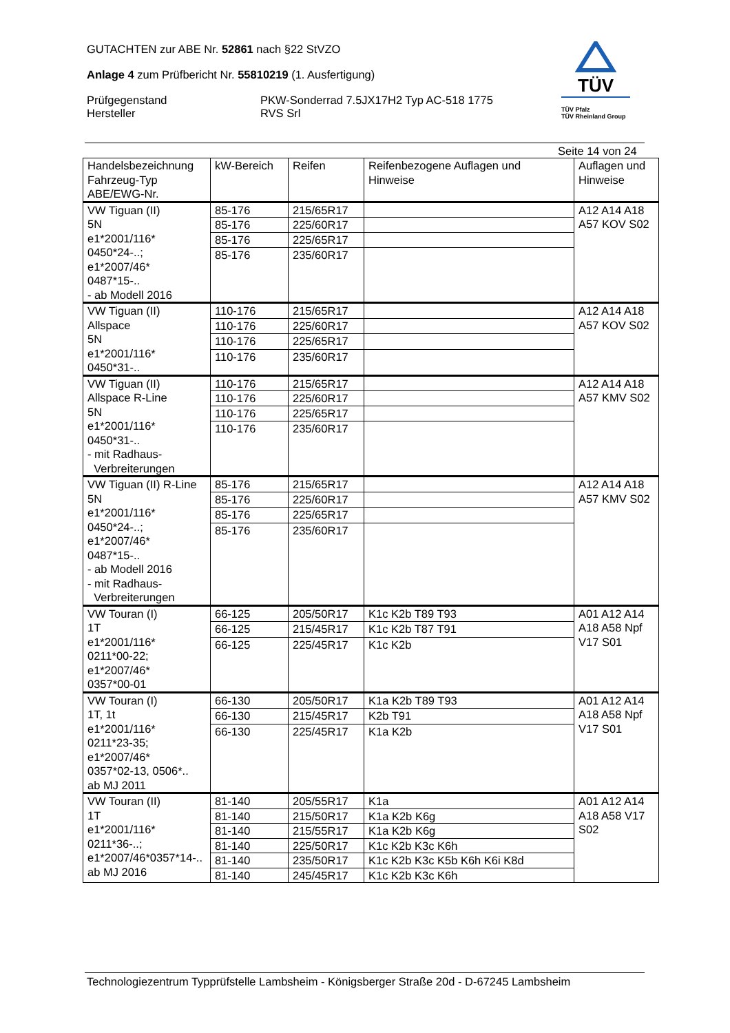GUTACHTEN zur ABE Nr. 52861 nach §22 StVZO
Anlage 4 zum Prüfbericht Nr. 55810219 (1. Ausfertigung)
Prüfgegenstand
Hersteller
PKW-Sonderrad 7.5JX17H2 Typ AC-518 1775
RVS Srl
TÜV
TÜV Pfalz
TÜV Rheinland Group
Seite 14 von 24
| Handelsbezeichnung Fahrzeug-Typ ABE/EWG-Nr. | kW-Bereich | Reifen | Reifenbezogene Auflagen und Hinweise | Auflagen und Hinweise |
| --- | --- | --- | --- | --- |
| VW Tiguan (II) 5N e1*2001/116* 0450*24-..; e1*2007/46* 0487*15-.. - ab Modell 2016 | 85-176 | 215/65R17 | | A12 A14 A18 A57 KOV S02 |
| | 85-176 | 225/60R17 | | |
| | 85-176 | 225/65R17 | | |
| | 85-176 | 235/60R17 | | |
| VW Tiguan (II) Allspace 5N e1*2001/116* 0450*31-.. | 110-176 | 215/65R17 | | A12 A14 A18 A57 KOV S02 |
| | 110-176 | 225/60R17 | | |
| | 110-176 | 225/65R17 | | |
| | 110-176 | 235/60R17 | | |
| VW Tiguan (II) Allspace R-Line 5N e1*2001/116* 0450*31-.. - mit Radhaus- Verbreiterungen | 110-176 | 215/65R17 | | A12 A14 A18 A57 KMV S02 |
| | 110-176 | 225/60R17 | | |
| | 110-176 | 225/65R17 | | |
| | 110-176 | 235/60R17 | | |
| VW Tiguan (II) R-Line 5N e1*2001/116* 0450*24-..; e1*2007/46* 0487*15-.. - ab Modell 2016 - mit Radhaus- Verbreiterungen | 85-176 | 215/65R17 | | A12 A14 A18 A57 KMV S02 |
| | 85-176 | 225/60R17 | | |
| | 85-176 | 225/65R17 | | |
| | 85-176 | 235/60R17 | | |
| VW Touran (I) 1T e1*2001/116* 0211*00-22; e1*2007/46* 0357*00-01 | 66-125 | 205/50R17 | K1c K2b T89 T93 | A01 A12 A14 A18 A58 Npf V17 S01 |
| | 66-125 | 215/45R17 | K1c K2b T87 T91 | |
| | 66-125 | 225/45R17 | K1c K2b | |
| VW Touran (I) 1T, 1t e1*2001/116* 0211*23-35; e1*2007/46* 0357*02-13, 0506*.. ab MJ 2011 | 66-130 | 205/50R17 | K1a K2b T89 T93 | A01 A12 A14 A18 A58 Npf V17 S01 |
| | 66-130 | 215/45R17 | K2b T91 | |
| | 66-130 | 225/45R17 | K1a K2b | |
| VW Touran (II) 1T e1*2001/116* 0211*36-..; e1*2007/46*0357*14-.. ab MJ 2016 | 81-140 | 205/55R17 | K1a | A01 A12 A14 A18 A58 V17 S02 |
| | 81-140 | 215/50R17 | K1a K2b K6g | |
| | 81-140 | 215/55R17 | K1a K2b K6g | |
| | 81-140 | 225/50R17 | K1c K2b K3c K6h | |
| | 81-140 | 235/50R17 | K1c K2b K3c K5b K6h K6i K8d | |
| | 81-140 | 245/45R17 | K1c K2b K3c K6h | |
Technologiezentrum Typprüfstelle Lambsheim - Königsberger Straße 20d - D-67245 Lambsheim